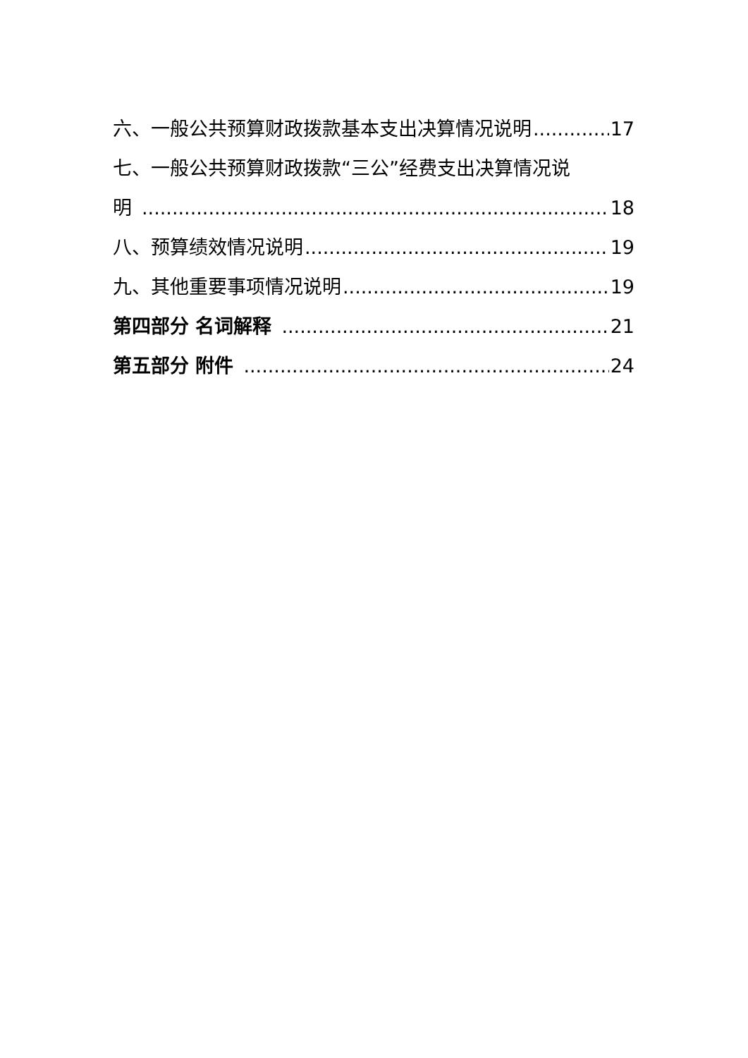六、一般公共预算财政拨款基本支出决算情况说明 17
七、一般公共预算财政拨款“三公”经费支出决算情况说
明 18
八、预算绩效情况说明 19
九、其他重要事项情况说明 19
第四部分 名词解释 21
第五部分 附件 24